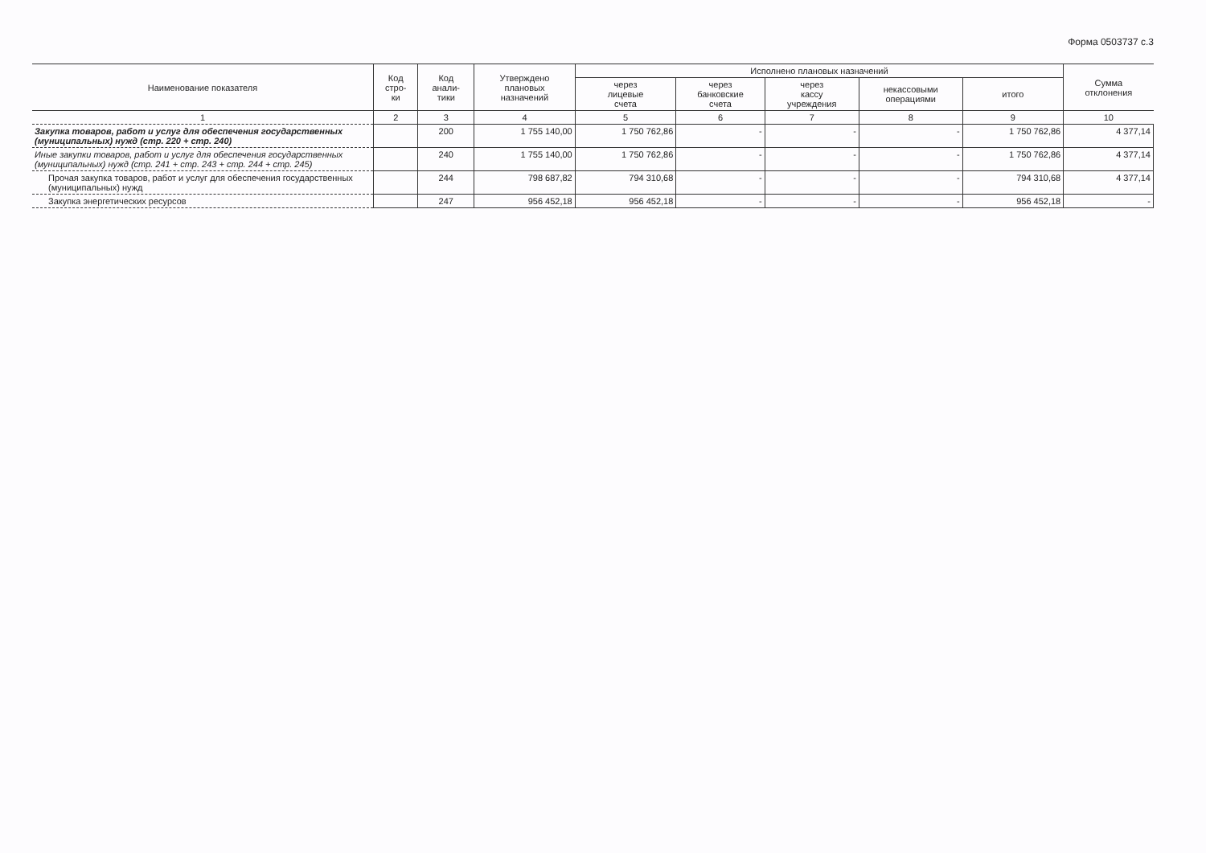Форма 0503737 с.3
| Наименование показателя | Код стро- ки | Код анали- тики | Утверждено плановых назначений | Исполнено плановых назначений | | | | | Сумма отклонения |
| --- | --- | --- | --- | --- | --- | --- | --- | --- | --- |
| | | | | через лицевые счета | через банковские счета | через кассу учреждения | некассовыми операциями | итого | |
| 1 | 2 | 3 | 4 | 5 | 6 | 7 | 8 | 9 | 10 |
| Закупка товаров, работ и услуг для обеспечения государственных (муниципальных) нужд (стр. 220 + стр. 240) | | 200 | 1 755 140,00 | 1 750 762,86 | - | - | - | 1 750 762,86 | 4 377,14 |
| Иные закупки товаров, работ и услуг для обеспечения государственных (муниципальных) нужд (стр. 241 + стр. 243 + стр. 244 + стр. 245) | | 240 | 1 755 140,00 | 1 750 762,86 | - | - | - | 1 750 762,86 | 4 377,14 |
| Прочая закупка товаров, работ и услуг для обеспечения государственных (муниципальных) нужд | | 244 | 798 687,82 | 794 310,68 | - | - | - | 794 310,68 | 4 377,14 |
| Закупка энергетических ресурсов | | 247 | 956 452,18 | 956 452,18 | - | - | - | 956 452,18 | - |